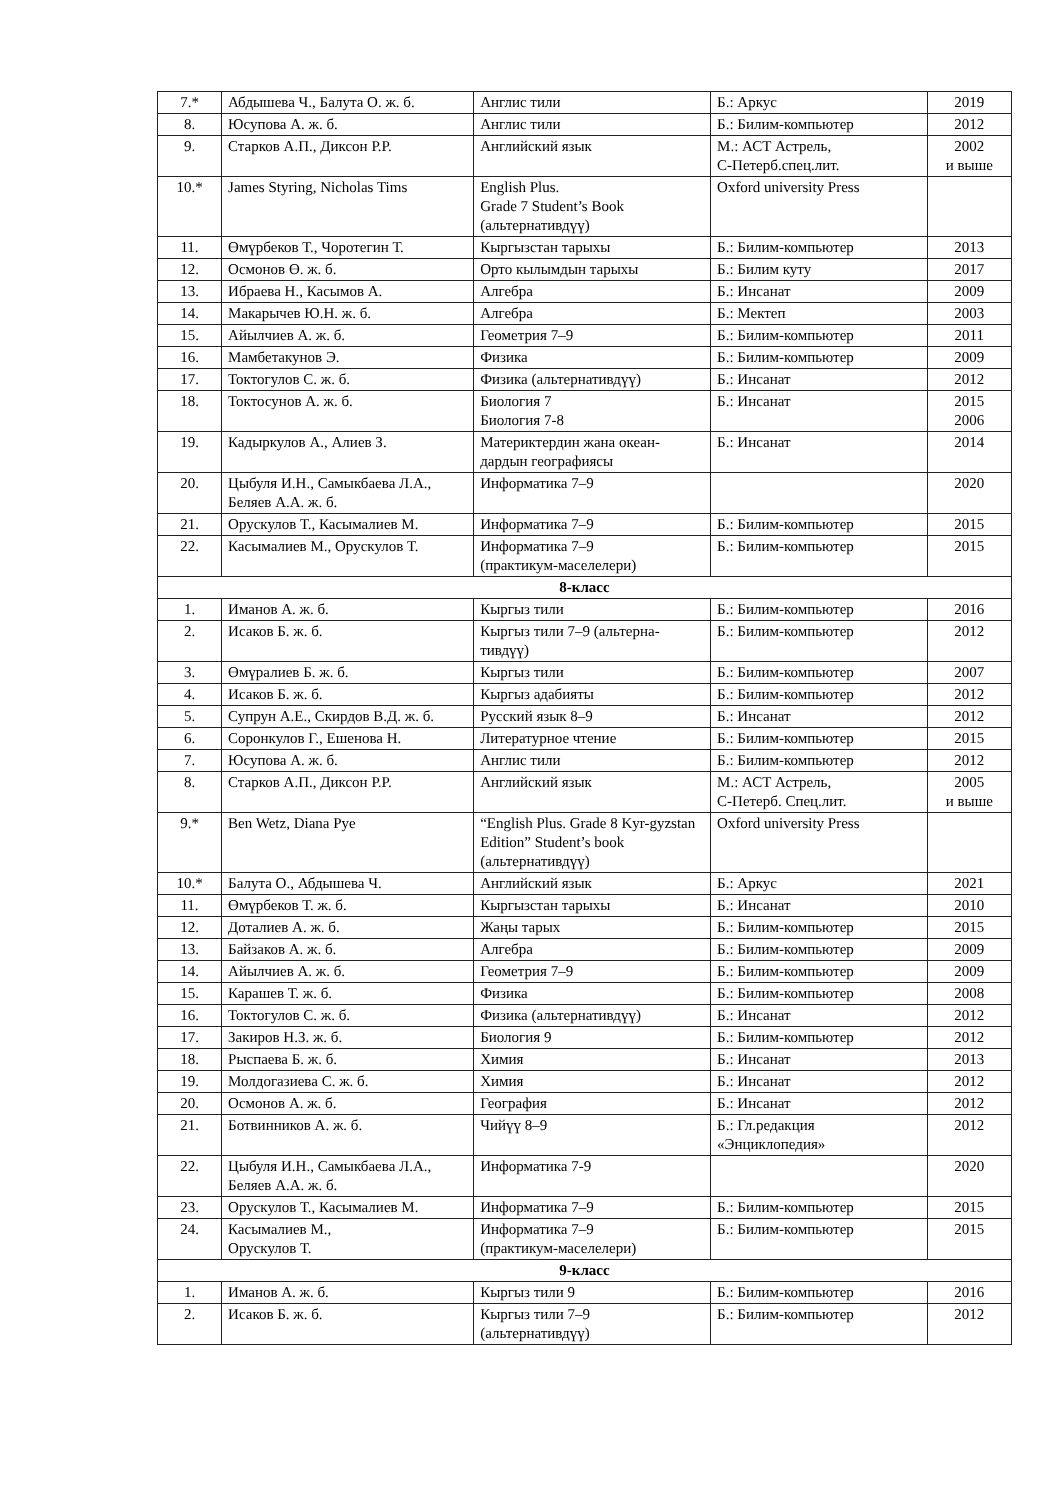| 7.* | Абдышева Ч., Балута О. ж. б. | Англис тили | Б.: Аркус | 2019 |
| 8. | Юсупова А. ж. б. | Англис тили | Б.: Билим-компьютер | 2012 |
| 9. | Старков А.П., Диксон Р.Р. | Английский язык | М.: АСТ Астрель, С-Петерб.спец.лит. | 2002 и выше |
| 10.* | James Styring, Nicholas Tims | English Plus. Grade 7 Student’s Book (альтернативдүү) | Oxford university Press | |
| 11. | Өмүрбеков Т., Чоротегин Т. | Кыргызстан тарыхы | Б.: Билим-компьютер | 2013 |
| 12. | Осмонов Ө. ж. б. | Орто кылымдын тарыхы | Б.: Билим куту | 2017 |
| 13. | Ибраева Н., Касымов А. | Алгебра | Б.: Инсанат | 2009 |
| 14. | Макарычев Ю.Н. ж. б. | Алгебра | Б.: Мектеп | 2003 |
| 15. | Айылчиев А. ж. б. | Геометрия 7–9 | Б.: Билим-компьютер | 2011 |
| 16. | Мамбетакунов Э. | Физика | Б.: Билим-компьютер | 2009 |
| 17. | Токтогулов С. ж. б. | Физика (альтернативдүү) | Б.: Инсанат | 2012 |
| 18. | Токтосунов А. ж. б. | Биология 7 Биология 7-8 | Б.: Инсанат | 2015 2006 |
| 19. | Кадыркулов А., Алиев З. | Материктердин жана океан-дардын географиясы | Б.: Инсанат | 2014 |
| 20. | Цыбуля И.Н., Самыкбаева Л.А., Беляев А.А. ж. б. | Информатика 7–9 | | 2020 |
| 21. | Орускулов Т., Касымалиев М. | Информатика 7–9 | Б.: Билим-компьютер | 2015 |
| 22. | Касымалиев М., Орускулов Т. | Информатика 7–9 (практикум-маселелери) | Б.: Билим-компьютер | 2015 |
| 8-класс | | | | |
| 1. | Иманов А. ж. б. | Кыргыз тили | Б.: Билим-компьютер | 2016 |
| 2. | Исаков Б. ж. б. | Кыргыз тили 7–9 (альтерна-тивдүү) | Б.: Билим-компьютер | 2012 |
| 3. | Өмүралиев Б. ж. б. | Кыргыз тили | Б.: Билим-компьютер | 2007 |
| 4. | Исаков Б. ж. б. | Кыргыз адабияты | Б.: Билим-компьютер | 2012 |
| 5. | Супрун А.Е., Скирдов В.Д. ж. б. | Русский язык 8–9 | Б.: Инсанат | 2012 |
| 6. | Соронкулов Г., Ешенова Н. | Литературное чтение | Б.: Билим-компьютер | 2015 |
| 7. | Юсупова А. ж. б. | Англис тили | Б.: Билим-компьютер | 2012 |
| 8. | Старков А.П., Диксон Р.Р. | Английский язык | М.: АСТ Астрель, С-Петерб. Спец.лит. | 2005 и выше |
| 9.* | Ben Wetz, Diana Pye | “English Plus. Grade 8 Kyr-gyzstan Edition” Student’s book (альтернативдүү) | Oxford university Press | |
| 10.* | Балута О., Абдышева Ч. | Английский язык | Б.: Аркус | 2021 |
| 11. | Өмүрбеков Т. ж. б. | Кыргызстан тарыхы | Б.: Инсанат | 2010 |
| 12. | Доталиев А. ж. б. | Жаңы тарых | Б.: Билим-компьютер | 2015 |
| 13. | Байзаков А. ж. б. | Алгебра | Б.: Билим-компьютер | 2009 |
| 14. | Айылчиев А. ж. б. | Геометрия 7–9 | Б.: Билим-компьютер | 2009 |
| 15. | Карашев Т. ж. б. | Физика | Б.: Билим-компьютер | 2008 |
| 16. | Токтогулов С. ж. б. | Физика (альтернативдүү) | Б.: Инсанат | 2012 |
| 17. | Закиров Н.З. ж. б. | Биология 9 | Б.: Билим-компьютер | 2012 |
| 18. | Рыспаева Б. ж. б. | Химия | Б.: Инсанат | 2013 |
| 19. | Молдогазиева С. ж. б. | Химия | Б.: Инсанат | 2012 |
| 20. | Осмонов А. ж. б. | География | Б.: Инсанат | 2012 |
| 21. | Ботвинников А. ж. б. | Чийүү 8–9 | Б.: Гл.редакция «Энциклопедия» | 2012 |
| 22. | Цыбуля И.Н., Самыкбаева Л.А., Беляев А.А. ж. б. | Информатика 7-9 | | 2020 |
| 23. | Орускулов Т., Касымалиев М. | Информатика 7–9 | Б.: Билим-компьютер | 2015 |
| 24. | Касымалиев М., Орускулов Т. | Информатика 7–9 (практикум-маселелери) | Б.: Билим-компьютер | 2015 |
| 9-класс | | | | |
| 1. | Иманов А. ж. б. | Кыргыз тили 9 | Б.: Билим-компьютер | 2016 |
| 2. | Исаков Б. ж. б. | Кыргыз тили 7–9 (альтернативдүү) | Б.: Билим-компьютер | 2012 |